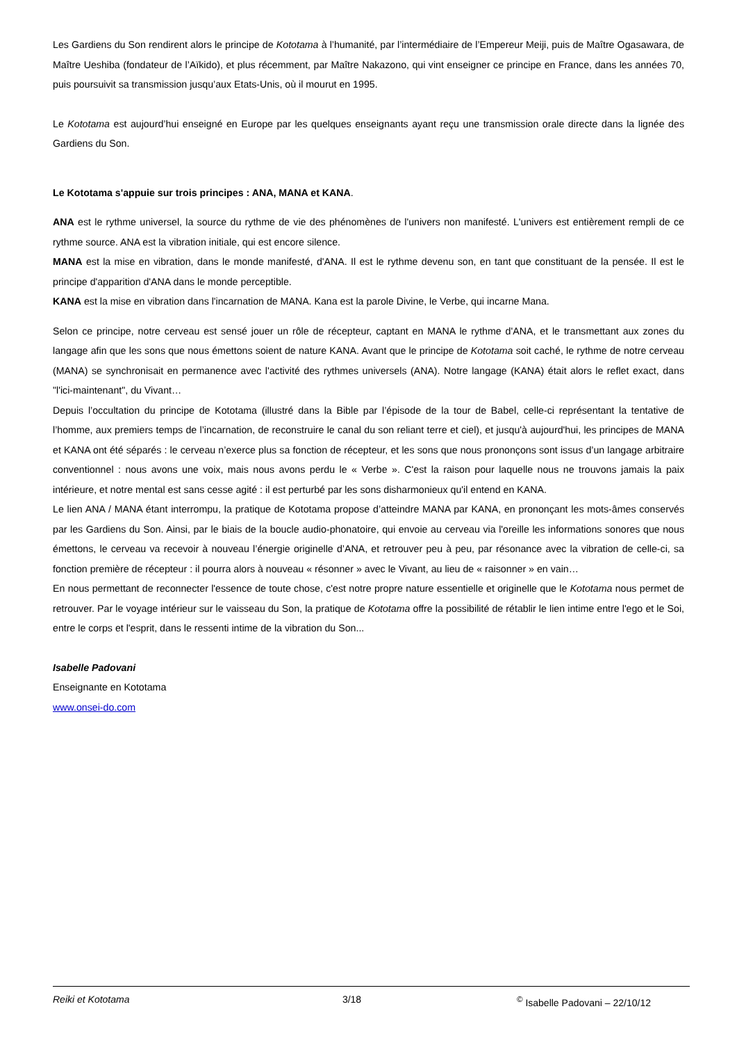Les Gardiens du Son rendirent alors le principe de Kototama à l’humanité, par l’intermédiaire de l’Empereur Meiji, puis de Maître Ogasawara, de Maître Ueshiba (fondateur de l’Aïkido), et plus récemment, par Maître Nakazono, qui vint enseigner ce principe en France, dans les années 70, puis poursuivit sa transmission jusqu’aux Etats-Unis, où il mourut en 1995.
Le Kototama est aujourd’hui enseigné en Europe par les quelques enseignants ayant reçu une transmission orale directe dans la lignée des Gardiens du Son.
Le Kototama s'appuie sur trois principes : ANA, MANA et KANA.
ANA est le rythme universel, la source du rythme de vie des phénomènes de l'univers non manifesté. L'univers est entièrement rempli de ce rythme source. ANA est la vibration initiale, qui est encore silence.
MANA est la mise en vibration, dans le monde manifesté, d'ANA. Il est le rythme devenu son, en tant que constituant de la pensée. Il est le principe d'apparition d'ANA dans le monde perceptible.
KANA est la mise en vibration dans l'incarnation de MANA. Kana est la parole Divine, le Verbe, qui incarne Mana.
Selon ce principe, notre cerveau est sensé jouer un rôle de récepteur, captant en MANA le rythme d'ANA, et le transmettant aux zones du langage afin que les sons que nous émettons soient de nature KANA. Avant que le principe de Kototama soit caché, le rythme de notre cerveau (MANA) se synchronisait en permanence avec l'activité des rythmes universels (ANA). Notre langage (KANA) était alors le reflet exact, dans "l'ici-maintenant", du Vivant…
Depuis l’occultation du principe de Kototama (illustré dans la Bible par l’épisode de la tour de Babel, celle-ci représentant la tentative de l’homme, aux premiers temps de l’incarnation, de reconstruire le canal du son reliant terre et ciel), et jusqu'à aujourd'hui, les principes de MANA et KANA ont été séparés : le cerveau n’exerce plus sa fonction de récepteur, et les sons que nous prononçons sont issus d’un langage arbitraire conventionnel : nous avons une voix, mais nous avons perdu le « Verbe ». C'est la raison pour laquelle nous ne trouvons jamais la paix intérieure, et notre mental est sans cesse agité : il est perturbé par les sons disharmonieux qu'il entend en KANA.
Le lien ANA / MANA étant interrompu, la pratique de Kototama propose d’atteindre MANA par KANA, en prononçant les mots-âmes conservés par les Gardiens du Son. Ainsi, par le biais de la boucle audio-phonatoire, qui envoie au cerveau via l'oreille les informations sonores que nous émettons, le cerveau va recevoir à nouveau l’énergie originelle d’ANA, et retrouver peu à peu, par résonance avec la vibration de celle-ci, sa fonction première de récepteur : il pourra alors à nouveau « résonner » avec le Vivant, au lieu de « raisonner » en vain…
En nous permettant de reconnecter l'essence de toute chose, c'est notre propre nature essentielle et originelle que le Kototama nous permet de retrouver. Par le voyage intérieur sur le vaisseau du Son, la pratique de Kototama offre la possibilité de rétablir le lien intime entre l'ego et le Soi, entre le corps et l'esprit, dans le ressenti intime de la vibration du Son...
Isabelle Padovani
Enseignante en Kototama
www.onsei-do.com
Reiki et Kototama 3/18 <sup>©</sup> Isabelle Padovani – 22/10/12